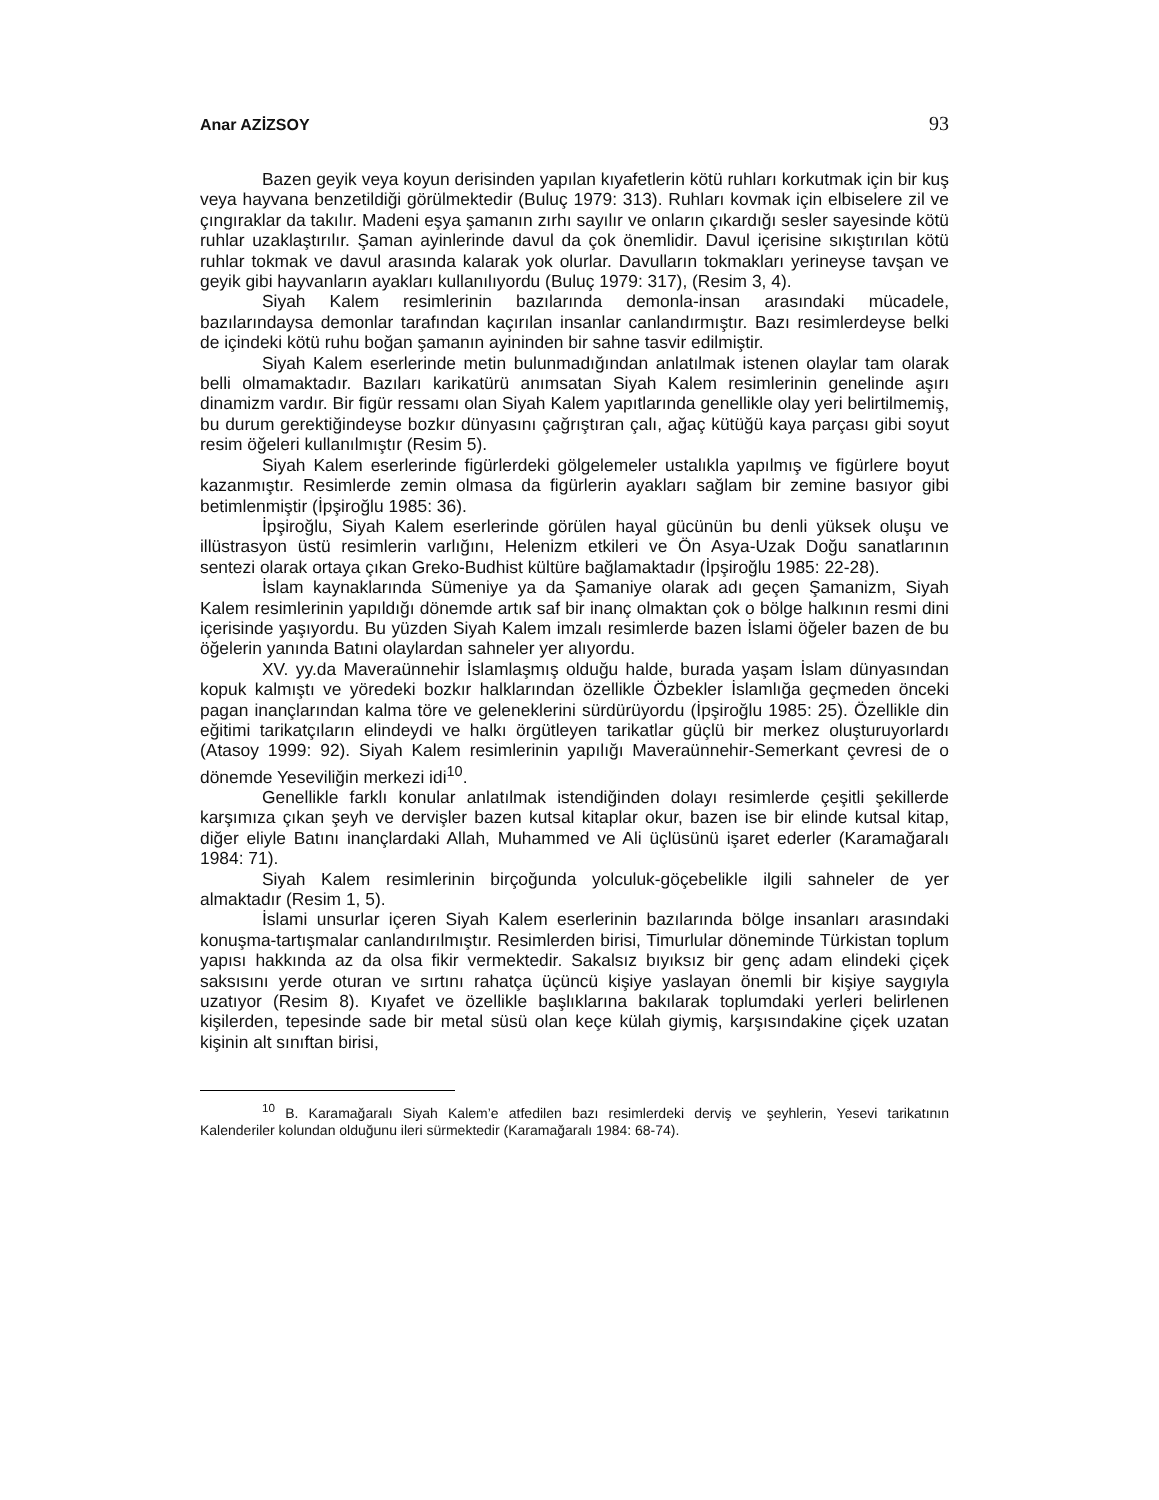Anar AZİZSOY 93
Bazen geyik veya koyun derisinden yapılan kıyafetlerin kötü ruhları korkutmak için bir kuş veya hayvana benzetildiği görülmektedir (Buluç 1979: 313). Ruhları kovmak için elbiselere zil ve çıngıraklar da takılır. Madeni eşya şamanın zırhı sayılır ve onların çıkardığı sesler sayesinde kötü ruhlar uzaklaştırılır. Şaman ayinlerinde davul da çok önemlidir. Davul içerisine sıkıştırılan kötü ruhlar tokmak ve davul arasında kalarak yok olurlar. Davulların tokmakları yerineyse tavşan ve geyik gibi hayvanların ayakları kullanılıyordu (Buluç 1979: 317), (Resim 3, 4).
Siyah Kalem resimlerinin bazılarında demonla-insan arasındaki mücadele, bazılarındaysa demonlar tarafından kaçırılan insanlar canlandırmıştır. Bazı resimlerdeyse belki de içindeki kötü ruhu boğan şamanın ayininden bir sahne tasvir edilmiştir.
Siyah Kalem eserlerinde metin bulunmadığından anlatılmak istenen olaylar tam olarak belli olmamaktadır. Bazıları karikatürü anımsatan Siyah Kalem resimlerinin genelinde aşırı dinamizm vardır. Bir figür ressamı olan Siyah Kalem yapıtlarında genellikle olay yeri belirtilmemiş, bu durum gerektiğindeyse bozkır dünyasını çağrıştıran çalı, ağaç kütüğü kaya parçası gibi soyut resim öğeleri kullanılmıştır (Resim 5).
Siyah Kalem eserlerinde figürlerdeki gölgelemeler ustalıkla yapılmış ve figürlere boyut kazanmıştır. Resimlerde zemin olmasa da figürlerin ayakları sağlam bir zemine basıyor gibi betimlenmiştir (İpşiroğlu 1985: 36).
İpşiroğlu, Siyah Kalem eserlerinde görülen hayal gücünün bu denli yüksek oluşu ve illüstrasyon üstü resimlerin varlığını, Helenizm etkileri ve Ön Asya-Uzak Doğu sanatlarının sentezi olarak ortaya çıkan Greko-Budhist kültüre bağlamaktadır (İpşiroğlu 1985: 22-28).
İslam kaynaklarında Sümeniye ya da Şamaniye olarak adı geçen Şamanizm, Siyah Kalem resimlerinin yapıldığı dönemde artık saf bir inanç olmaktan çok o bölge halkının resmi dini içerisinde yaşıyordu. Bu yüzden Siyah Kalem imzalı resimlerde bazen İslami öğeler bazen de bu öğelerin yanında Batıni olaylardan sahneler yer alıyordu.
XV. yy.da Maveraünnehir İslamlaşmış olduğu halde, burada yaşam İslam dünyasından kopuk kalmıştı ve yöredeki bozkır halklarından özellikle Özbekler İslamlığa geçmeden önceki pagan inançlarından kalma töre ve geleneklerini sürdürüyordu (İpşiroğlu 1985: 25). Özellikle din eğitimi tarikatçıların elindeydi ve halkı örgütleyen tarikatlar güçlü bir merkez oluşturuyorlardı (Atasoy 1999: 92). Siyah Kalem resimlerinin yapılığı Maveraünnehir-Semerkant çevresi de o dönemde Yeseviliğin merkezi idi<sup>10</sup>.
Genellikle farklı konular anlatılmak istendiğinden dolayı resimlerde çeşitli şekillerde karşımıza çıkan şeyh ve dervişler bazen kutsal kitaplar okur, bazen ise bir elinde kutsal kitap, diğer eliyle Batını inançlardaki Allah, Muhammed ve Ali üçlüsünü işaret ederler (Karamağaralı 1984: 71).
Siyah Kalem resimlerinin birçoğunda yolculuk-göçebelikle ilgili sahneler de yer almaktadır (Resim 1, 5).
İslami unsurlar içeren Siyah Kalem eserlerinin bazılarında bölge insanları arasındaki konuşma-tartışmalar canlandırılmıştır. Resimlerden birisi, Timurlular döneminde Türkistan toplum yapısı hakkında az da olsa fikir vermektedir. Sakalsız bıyıksız bir genç adam elindeki çiçek saksısını yerde oturan ve sırtını rahatça üçüncü kişiye yaslayan önemli bir kişiye saygıyla uzatıyor (Resim 8). Kıyafet ve özellikle başlıklarına bakılarak toplumdaki yerleri belirlenen kişilerden, tepesinde sade bir metal süsü olan keçe külah giymiş, karşısındakine çiçek uzatan kişinin alt sınıftan birisi,
<sup>10</sup> B. Karamağaralı Siyah Kalem’e atfedilen bazı resimlerdeki derviş ve şeyhlerin, Yesevi tarikatının Kalenderiler kolundan olduğunu ileri sürmektedir (Karamağaralı 1984: 68-74).